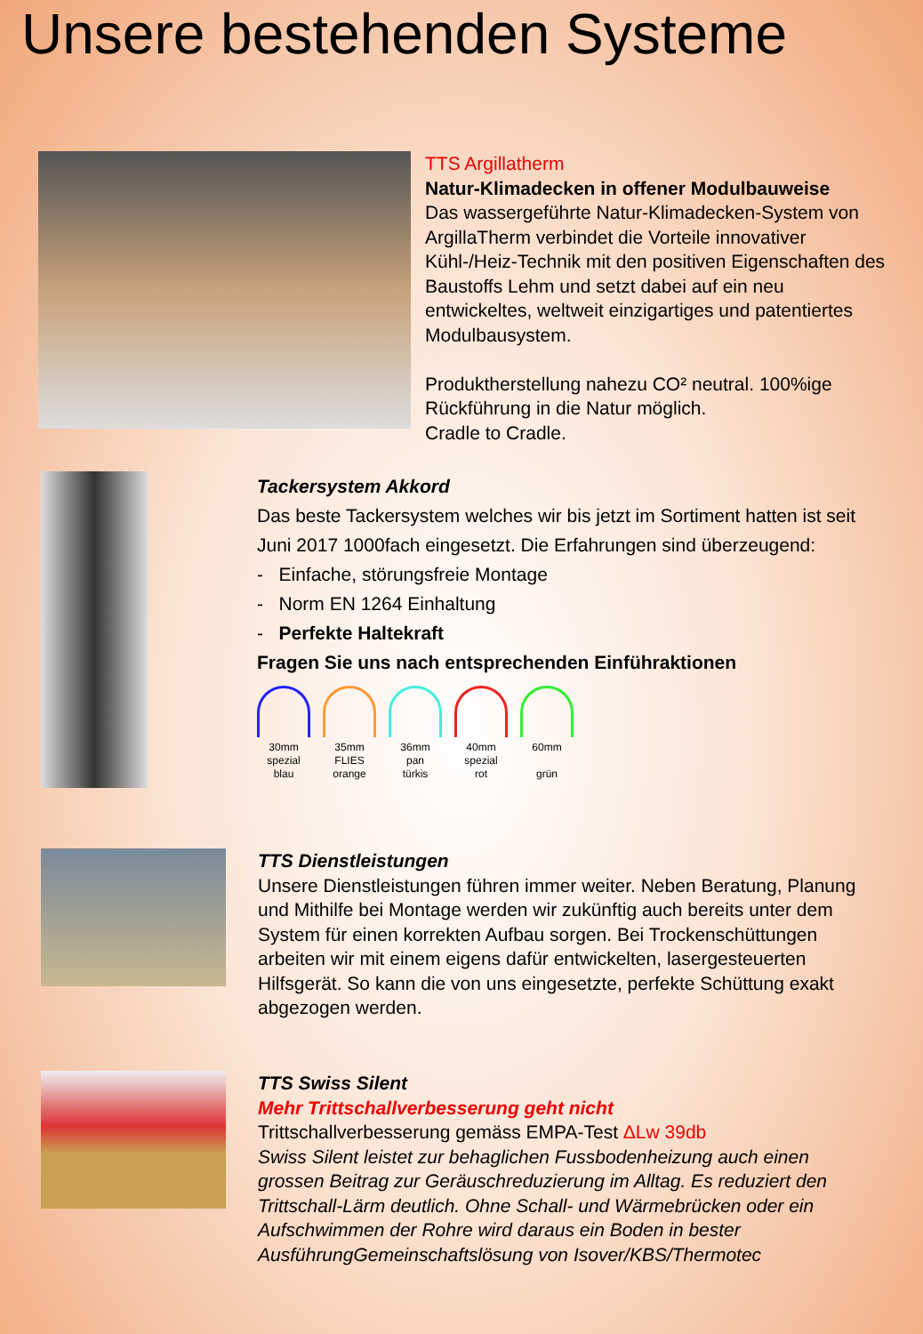Unsere bestehenden Systeme
TTS Argillatherm
Natur-Klimadecken in offener Modulbauweise
Das wassergeführte Natur-Klimadecken-System von ArgillaTherm verbindet die Vorteile innovativer Kühl-/Heiz-Technik mit den positiven Eigenschaften des Baustoffs Lehm und setzt dabei auf ein neu entwickeltes, weltweit einzigartiges und patentiertes Modulbausystem.
Produktherstellung nahezu CO² neutral. 100%ige Rückführung in die Natur möglich.
Cradle to Cradle.
Tackersystem Akkord
Das beste Tackersystem welches wir bis jetzt im Sortiment hatten ist seit Juni 2017 1000fach eingesetzt. Die Erfahrungen sind überzeugend:
- Einfache, störungsfreie Montage
- Norm EN 1264 Einhaltung
- Perfekte Haltekraft
Fragen Sie uns nach entsprechenden Einführaktionen
30mm
spezial
blau
35mm
FLIES
orange
36mm
pan
türkis
40mm
spezial
rot
60mm
grün
TTS Dienstleistungen
Unsere Dienstleistungen führen immer weiter. Neben Beratung, Planung und Mithilfe bei Montage werden wir zukünftig auch bereits unter dem System für einen korrekten Aufbau sorgen. Bei Trockenschüttungen arbeiten wir mit einem eigens dafür entwickelten, lasergesteuerten Hilfsgerät. So kann die von uns eingesetzte, perfekte Schüttung exakt abgezogen werden.
TTS Swiss Silent
Mehr Trittschallverbesserung geht nicht
Trittschallverbesserung gemäss EMPA-Test ΔLw 39db
Swiss Silent leistet zur behaglichen Fussbodenheizung auch einen grossen Beitrag zur Geräuschreduzierung im Alltag. Es reduziert den Trittschall-Lärm deutlich. Ohne Schall- und Wärmebrücken oder ein Aufschwimmen der Rohre wird daraus ein Boden in bester AusführungGemeinschaftslösung von Isover/KBS/Thermotec